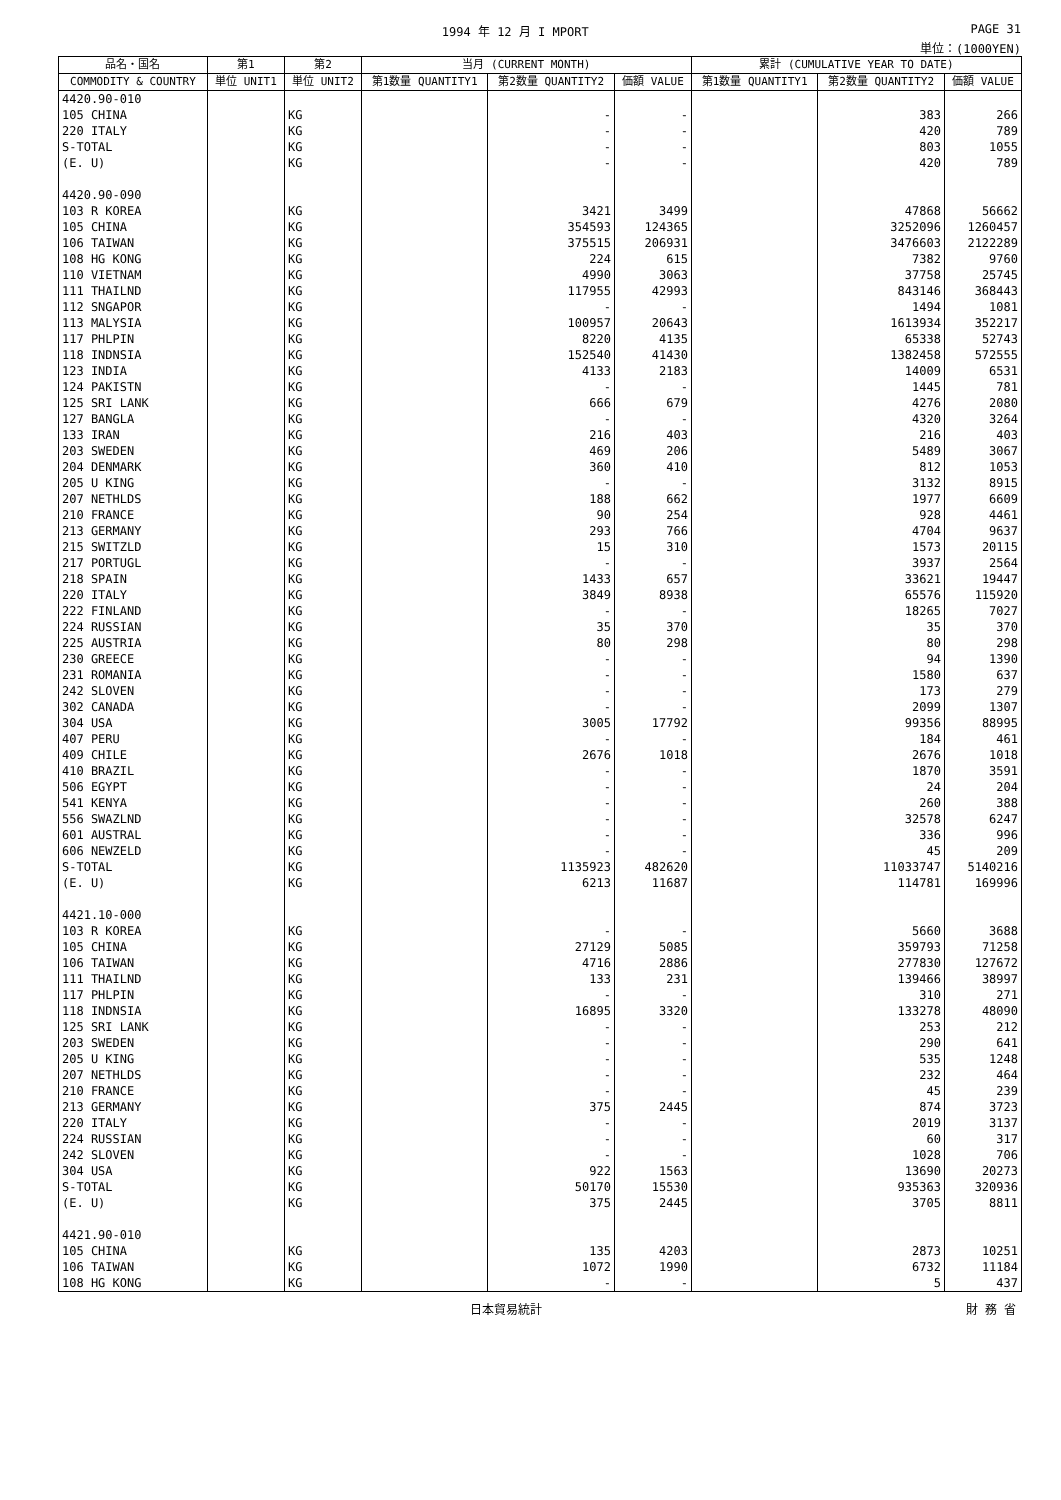1994 年 12 月 I MPORT PAGE 31
単位：(1000YEN)
| 品名・国名 | 第1 | 第2 | 当月 (CURRENT MONTH) | | | 累計 (CUMULATIVE YEAR TO DATE) | | |
| --- | --- | --- | --- | --- | --- | --- | --- | --- |
| COMMODITY & COUNTRY | 単位 UNIT1 | 単位 UNIT2 | 第1数量 QUANTITY1 | 第2数量 QUANTITY2 | 価額 VALUE | 第1数量 QUANTITY1 | 第2数量 QUANTITY2 | 価額 VALUE |
| 4420.90-010 | | | | | | | | |
| 105 CHINA | | KG | | - | - | | 383 | 266 |
| 220 ITALY | | KG | | - | - | | 420 | 789 |
| S-TOTAL | | KG | | - | - | | 803 | 1055 |
| (E. U) | | KG | | - | - | | 420 | 789 |
| 4420.90-090 | | | | | | | | |
| 103 R KOREA | | KG | | 3421 | 3499 | | 47868 | 56662 |
| 105 CHINA | | KG | | 354593 | 124365 | | 3252096 | 1260457 |
| 106 TAIWAN | | KG | | 375515 | 206931 | | 3476603 | 2122289 |
| 108 HG KONG | | KG | | 224 | 615 | | 7382 | 9760 |
| 110 VIETNAM | | KG | | 4990 | 3063 | | 37758 | 25745 |
| 111 THAILND | | KG | | 117955 | 42993 | | 843146 | 368443 |
| 112 SNGAPOR | | KG | | - | - | | 1494 | 1081 |
| 113 MALYSIA | | KG | | 100957 | 20643 | | 1613934 | 352217 |
| 117 PHLPIN | | KG | | 8220 | 4135 | | 65338 | 52743 |
| 118 INDNSIA | | KG | | 152540 | 41430 | | 1382458 | 572555 |
| 123 INDIA | | KG | | 4133 | 2183 | | 14009 | 6531 |
| 124 PAKISTN | | KG | | - | - | | 1445 | 781 |
| 125 SRI LANK | | KG | | 666 | 679 | | 4276 | 2080 |
| 127 BANGLA | | KG | | - | - | | 4320 | 3264 |
| 133 IRAN | | KG | | 216 | 403 | | 216 | 403 |
| 203 SWEDEN | | KG | | 469 | 206 | | 5489 | 3067 |
| 204 DENMARK | | KG | | 360 | 410 | | 812 | 1053 |
| 205 U KING | | KG | | - | - | | 3132 | 8915 |
| 207 NETHLDS | | KG | | 188 | 662 | | 1977 | 6609 |
| 210 FRANCE | | KG | | 90 | 254 | | 928 | 4461 |
| 213 GERMANY | | KG | | 293 | 766 | | 4704 | 9637 |
| 215 SWITZLD | | KG | | 15 | 310 | | 1573 | 20115 |
| 217 PORTUGL | | KG | | - | - | | 3937 | 2564 |
| 218 SPAIN | | KG | | 1433 | 657 | | 33621 | 19447 |
| 220 ITALY | | KG | | 3849 | 8938 | | 65576 | 115920 |
| 222 FINLAND | | KG | | - | - | | 18265 | 7027 |
| 224 RUSSIAN | | KG | | 35 | 370 | | 35 | 370 |
| 225 AUSTRIA | | KG | | 80 | 298 | | 80 | 298 |
| 230 GREECE | | KG | | - | - | | 94 | 1390 |
| 231 ROMANIA | | KG | | - | - | | 1580 | 637 |
| 242 SLOVEN | | KG | | - | - | | 173 | 279 |
| 302 CANADA | | KG | | - | - | | 2099 | 1307 |
| 304 USA | | KG | | 3005 | 17792 | | 99356 | 88995 |
| 407 PERU | | KG | | - | - | | 184 | 461 |
| 409 CHILE | | KG | | 2676 | 1018 | | 2676 | 1018 |
| 410 BRAZIL | | KG | | - | - | | 1870 | 3591 |
| 506 EGYPT | | KG | | - | - | | 24 | 204 |
| 541 KENYA | | KG | | - | - | | 260 | 388 |
| 556 SWAZLND | | KG | | - | - | | 32578 | 6247 |
| 601 AUSTRAL | | KG | | - | - | | 336 | 996 |
| 606 NEWZELD | | KG | | - | - | | 45 | 209 |
| S-TOTAL | | KG | | 1135923 | 482620 | | 11033747 | 5140216 |
| (E. U) | | KG | | 6213 | 11687 | | 114781 | 169996 |
| 4421.10-000 | | | | | | | | |
| 103 R KOREA | | KG | | - | - | | 5660 | 3688 |
| 105 CHINA | | KG | | 27129 | 5085 | | 359793 | 71258 |
| 106 TAIWAN | | KG | | 4716 | 2886 | | 277830 | 127672 |
| 111 THAILND | | KG | | 133 | 231 | | 139466 | 38997 |
| 117 PHLPIN | | KG | | - | - | | 310 | 271 |
| 118 INDNSIA | | KG | | 16895 | 3320 | | 133278 | 48090 |
| 125 SRI LANK | | KG | | - | - | | 253 | 212 |
| 203 SWEDEN | | KG | | - | - | | 290 | 641 |
| 205 U KING | | KG | | - | - | | 535 | 1248 |
| 207 NETHLDS | | KG | | - | - | | 232 | 464 |
| 210 FRANCE | | KG | | - | - | | 45 | 239 |
| 213 GERMANY | | KG | | 375 | 2445 | | 874 | 3723 |
| 220 ITALY | | KG | | - | - | | 2019 | 3137 |
| 224 RUSSIAN | | KG | | - | - | | 60 | 317 |
| 242 SLOVEN | | KG | | - | - | | 1028 | 706 |
| 304 USA | | KG | | 922 | 1563 | | 13690 | 20273 |
| S-TOTAL | | KG | | 50170 | 15530 | | 935363 | 320936 |
| (E. U) | | KG | | 375 | 2445 | | 3705 | 8811 |
| 4421.90-010 | | | | | | | | |
| 105 CHINA | | KG | | 135 | 4203 | | 2873 | 10251 |
| 106 TAIWAN | | KG | | 1072 | 1990 | | 6732 | 11184 |
| 108 HG KONG | | KG | | - | - | | 5 | 437 |
日本貿易統計 財 務 省